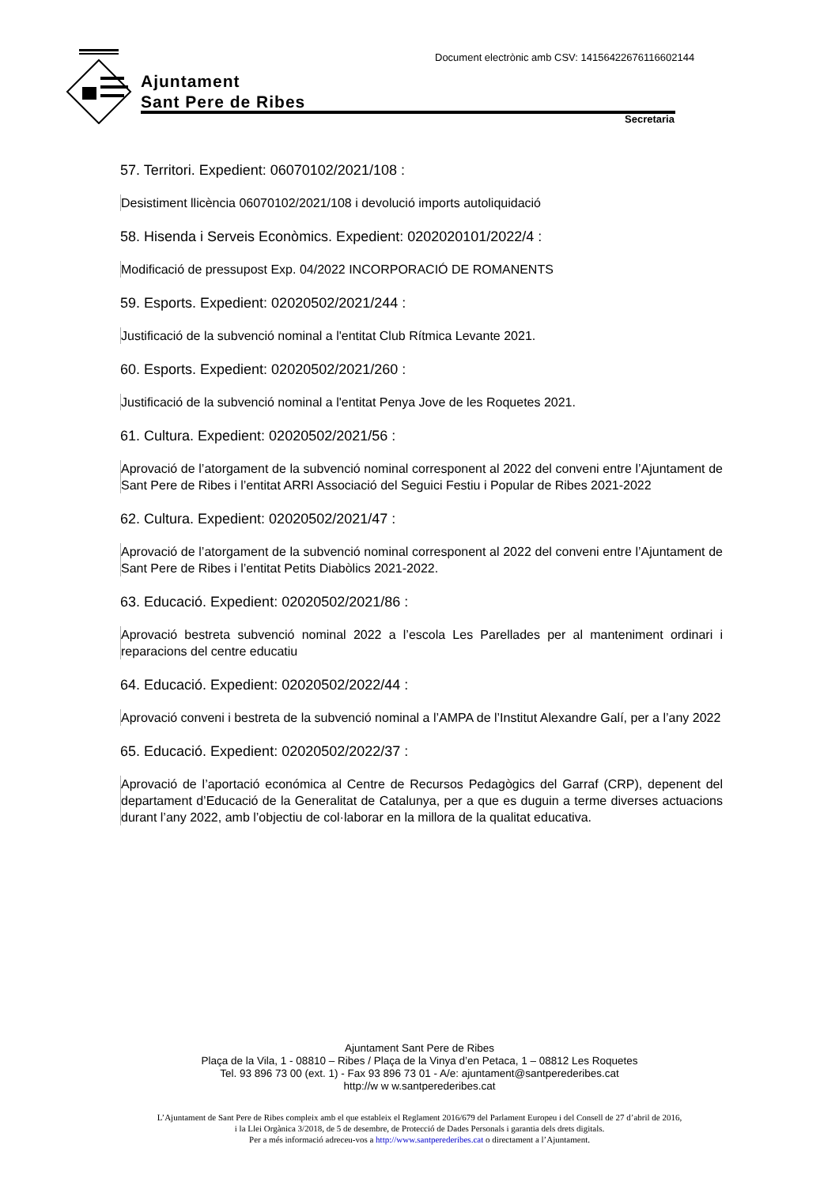Ajuntament
Sant Pere de Ribes
Document electrònic amb CSV: 14156422676116602144
Secretaria
57. Territori. Expedient: 06070102/2021/108 :
Desistiment llicència 06070102/2021/108 i devolució imports autoliquidació
58. Hisenda i Serveis Econòmics. Expedient: 0202020101/2022/4 :
Modificació de pressupost Exp. 04/2022 INCORPORACIÓ DE ROMANENTS
59. Esports. Expedient: 02020502/2021/244 :
Justificació de la subvenció nominal a l'entitat Club Rítmica Levante 2021.
60. Esports. Expedient: 02020502/2021/260 :
Justificació de la subvenció nominal a l'entitat Penya Jove de les Roquetes 2021.
61. Cultura. Expedient: 02020502/2021/56 :
Aprovació de l’atorgament de la subvenció nominal corresponent al 2022 del conveni entre l’Ajuntament de Sant Pere de Ribes i l’entitat ARRI Associació del Seguici Festiu i Popular de Ribes 2021-2022
62. Cultura. Expedient: 02020502/2021/47 :
Aprovació de l’atorgament de la subvenció nominal corresponent al 2022 del conveni entre l’Ajuntament de Sant Pere de Ribes i l’entitat Petits Diabòlics 2021-2022.
63. Educació. Expedient: 02020502/2021/86 :
Aprovació bestreta subvenció nominal 2022 a l’escola Les Parellades per al manteniment ordinari i reparacions del centre educatiu
64. Educació. Expedient: 02020502/2022/44 :
Aprovació conveni i bestreta de la subvenció nominal a l’AMPA de l’Institut Alexandre Galí, per a l’any 2022
65. Educació. Expedient: 02020502/2022/37 :
Aprovació de l’aportació económica al Centre de Recursos Pedagògics del Garraf (CRP), depenent del departament d’Educació de la Generalitat de Catalunya, per a que es duguin a terme diverses actuacions durant l’any 2022, amb l’objectiu de col·laborar en la millora de la qualitat educativa.
Ajuntament Sant Pere de Ribes
Plaça de la Vila, 1 - 08810 – Ribes / Plaça de la Vinya d’en Petaca, 1 – 08812 Les Roquetes
Tel. 93 896 73 00 (ext. 1) - Fax 93 896 73 01 - A/e: ajuntament@santperederibes.cat
http://w w w.santperederibes.cat
L’Ajuntament de Sant Pere de Ribes compleix amb el que estableix el Reglament 2016/679 del Parlament Europeu i del Consell de 27 d’abril de 2016,
i la Llei Orgànica 3/2018, de 5 de desembre, de Protecció de Dades Personals i garantia dels drets digitals.
Per a més informació adreceu-vos a http://www.santperederibes.cat o directament a l’Ajuntament.